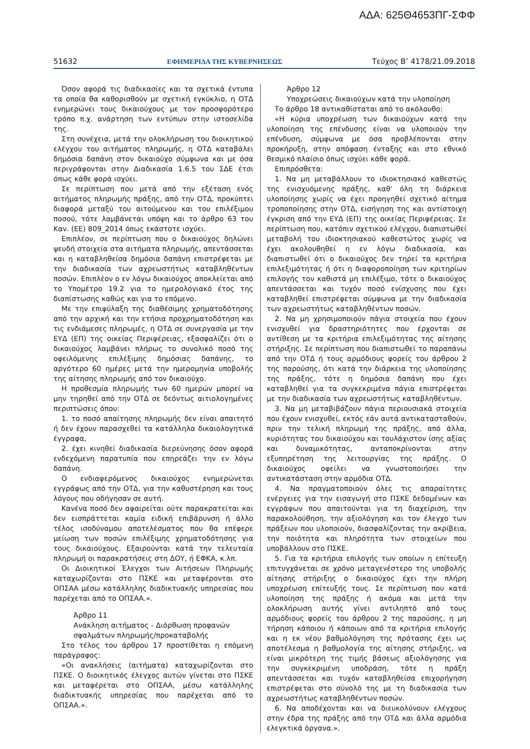ΑΔΑ: 625Θ4653ΠΓ-ΣΦΦ
51632 ΕΦΗΜΕΡΙΔΑ ΤΗΣ ΚΥΒΕΡΝΗΣΕΩΣ Τεύχος B’ 4178/21.09.2018
Όσον αφορά τις διαδικασίες και τα σχετικά έντυπα τα οποία θα καθορισθούν με σχετική εγκύκλιο, η ΟΤΔ ενημερώνει τους δικαιούχους με τον προσφορότερο τρόπο π.χ. ανάρτηση των εντύπων στην ιστοσελίδα της.
Στη συνέχεια, μετά την ολοκλήρωση του διοικητικού ελέγχου του αιτήματος πληρωμής, η ΟΤΔ καταβάλει δημόσια δαπάνη στον δικαιούχο σύμφωνα και με όσα περιγράφονται στην Διαδικασία 1.6.5 του ΣΔΕ έτσι όπως κάθε φορά ισχύει.
Σε περίπτωση που μετά από την εξέταση ενός αιτήματος πληρωμής πράξης, από την ΟΤΔ, προκύπτει διαφορά μεταξύ του αιτούμενου και του επιλέξιμου ποσού, τότε λαμβάνεται υπόψη και το άρθρο 63 του Καν. (ΕΕ) 809_2014 όπως εκάστοτε ισχύει.
Επιπλέον, σε περίπτωση που ο δικαιούχος δηλώνει ψευδή στοιχεία στα αιτήματα πληρωμής, απεντάσσεται και η καταβληθείσα δημόσια δαπάνη επιστρέφεται με την διαδικασία των αχρεωστήτως καταβληθέντων ποσών. Επιπλέον ο εν λόγω δικαιούχος αποκλείεται από το Υπομέτρο 19.2 για το ημερολογιακό έτος της διαπίστωσης καθώς και για το επόμενο.
Με την επιφύλαξη της διαθέσιμης χρηματοδότησης από την αρχική και την ετήσια προχρηματοδότηση και τις ενδιάμεσες πληρωμές, η ΟΤΔ σε συνεργασία με την ΕΥΔ (ΕΠ) της οικείας Περιφέρειας, εξασφαλίζει ότι ο δικαιούχος λαμβάνει πλήρως το συνολικό ποσό της οφειλόμενης επιλέξιμης δημόσιας δαπάνης, το αργότερο 60 ημέρες μετά την ημερομηνία υποβολής της αίτησης πληρωμής από τον δικαιούχο.
Η προθεσμία πληρωμής των 60 ημερών μπορεί να μην τηρηθεί από την ΟΤΔ σε δεόντως αιτιολογημένες περιπτώσεις όπου:
1. το ποσό απαίτησης πληρωμής δεν είναι απαιτητό ή δεν έχουν παρασχεθεί τα κατάλληλα δικαιολογητικά έγγραφα,
2. έχει κινηθεί διαδικασία διερεύνησης όσον αφορά ενδεχόμενη παρατυπία που επηρεάζει την εν λόγω δαπάνη.
Ο ενδιαφερόμενος δικαιούχος ενημερώνεται εγγράφως από την ΟΤΔ, για την καθυστέρηση και τους λόγους που οδήγησαν σε αυτή.
Κανένα ποσό δεν αφαιρείται ούτε παρακρατείται και δεν εισπράττεται καμία ειδική επιβάρυνση ή άλλο τέλος ισοδύναμου αποτελέσματος που θα επέφερε μείωση των ποσών επιλέξιμης χρηματοδότησης για τους δικαιούχους. Εξαιρούνται κατά την τελευταία πληρωμή οι παρακρατήσεις στη ΔΟΥ, ή ΕΦΚΑ, κ.λπ.
Οι Διοικητικοί Έλεγχοι των Αιτήσεων Πληρωμής καταχωρίζονται στο ΠΣΚΕ και μεταφέρονται στο ΟΠΣΑΑ μέσω κατάλληλης διαδικτυακής υπηρεσίας που παρέχεται από το ΟΠΣΑΑ.».
Άρθρο 11
Ανάκληση αιτήματος - Διόρθωση προφανών σφαλμάτων πληρωμής/προκαταβολής
Στο τέλος του άρθρου 17 προστίθεται η επόμενη παράγραφος:
«Οι ανακλήσεις (αιτήματα) καταχωρίζονται στο ΠΣΚΕ. Ο διοικητικός έλεγχος αυτών γίνεται στο ΠΣΚΕ και μεταφέρεται στο ΟΠΣΑΑ, μέσω κατάλληλης διαδικτυακής υπηρεσίας που παρέχεται από το ΟΠΣΑΑ.».
Άρθρο 12
Υποχρεώσεις δικαιούχων κατά την υλοποίηση
Το άρθρο 18 αντικαθίσταται από το ακόλουθο:
«Η κύρια υποχρέωση των δικαιούχων κατά την υλοποίηση της επένδυσης είναι να υλοποιούν την επένδυση, σύμφωνα με όσα προβλέπονται στην προκήρυξη, στην απόφαση ένταξης και στο εθνικό θεσμικό πλαίσιο όπως ισχύει κάθε φορά.
Επιπρόσθετα:
1. Να μη μεταβάλλουν το ιδιοκτησιακό καθεστώς της ενισχυόμενης πράξης, καθ’ όλη τη διάρκεια υλοποίησης χωρίς να έχει προηγηθεί σχετικό αίτημα τροποποίησης στην ΟΤΔ, εισήγηση της και αντίστοιχη έγκριση από την ΕΥΔ (ΕΠ) της οικείας Περιφέρειας. Σε περίπτωση που, κατόπιν σχετικού ελέγχου, διαπιστωθεί μεταβολή του ιδιοκτησιακού καθεστώτος χωρίς να έχει ακολουθηθεί η εν λόγω διαδικασία, και διαπιστωθεί ότι ο δικαιούχος δεν τηρεί τα κριτήρια επιλεξιμότητας ή ότι η διαφοροποίηση των κριτηρίων επιλογής τον καθιστά μη επιλέξιμο, τότε ο δικαιούχος απεντάσσεται και τυχόν ποσό ενίσχυσης που έχει καταβληθεί επιστρέφεται σύμφωνα με την διαδικασία των αχρεωστήτως καταβληθέντων ποσών.
2. Να μη χρησιμοποιούν πάγια στοιχεία που έχουν ενισχυθεί για δραστηριότητες που έρχονται σε αντίθεση με τα κριτήρια επιλεξιμότητας της αίτησης στήριξης. Σε περίπτωση που διαπιστωθεί το παραπάνω από την ΟΤΔ ή τους αρμόδιους φορείς του άρθρου 2 της παρούσης, ότι κατά την διάρκεια της υλοποίησης της πράξης, τότε η δημόσια δαπάνη που έχει καταβληθεί για τα συγκεκριμένα πάγια επιστρέφεται με την διαδικασία των αχρεωστήτως καταβληθέντων.
3. Να μη μεταβιβάζουν πάγια περιουσιακά στοιχεία που έχουν ενισχυθεί, εκτός εάν αυτά αντικατασταθούν, πριν την τελική πληρωμή της πράξης, από άλλα, κυριότητας του δικαιούχου και τουλάχιστον ίσης αξίας και δυναμικότητας, ανταποκρίνονται στην εξυπηρέτηση της λειτουργίας της πράξης. Ο δικαιούχος οφείλει να γνωστοποιήσει την αντικατάσταση στην αρμόδια ΟΤΔ.
4. Να πραγματοποιούν όλες τις απαραίτητες ενέργειες για την εισαγωγή στο ΠΣΚΕ δεδομένων και εγγράφων που απαιτούνται για τη διαχείριση, την παρακολούθηση, την αξιολόγηση και τον έλεγχο των πράξεων που υλοποιούν, διασφαλίζοντας την ακρίβεια, την ποιότητα και πληρότητα των στοιχείων που υποβάλλουν στο ΠΣΚΕ.
5. Για τα κριτήρια επιλογής των οποίων η επίτευξη επιτυγχάνεται σε χρόνο μεταγενέστερο της υποβολής αίτησης στήριξης ο δικαιούχος έχει την πλήρη υποχρέωση επίτευξής τους. Σε περίπτωση που κατά υλοποίηση της πράξης ή ακόμα και μετά την ολοκλήρωση αυτής γίνει αντιληπτό από τους αρμόδιους φορείς του άρθρου 2 της παρούσης, η μη τήρηση κάποιου ή κάποιων από τα κριτήρια επιλογής και η εκ νέου βαθμολόγηση της πρότασης έχει ως αποτέλεσμα η βαθμολογία της αίτησης στήριξης, να είναι μικρότερη της τιμής βάσεως αξιολόγησης για την συγκεκριμένη υποδράση, τότε η πράξη απεντάσσεται και τυχόν καταβληθείσα επιχορήγηση επιστρέφεται στο σύνολό της με τη διαδικασία των αχρεωστήτως καταβληθέντων ποσών.
6. Να αποδέχονται και να διευκολύνουν ελέγχους στην έδρα της πράξης από την ΟΤΔ και άλλα αρμόδια ελεγκτικά όργανα.».